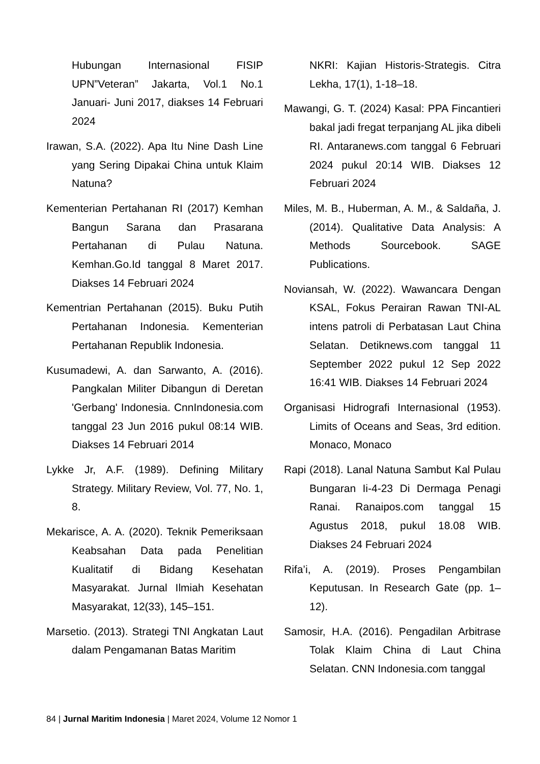Hubungan Internasional FISIP UPN”Veteran” Jakarta, Vol.1 No.1 Januari- Juni 2017, diakses 14 Februari 2024
Irawan, S.A. (2022). Apa Itu Nine Dash Line yang Sering Dipakai China untuk Klaim Natuna?
Kementerian Pertahanan RI (2017) Kemhan Bangun Sarana dan Prasarana Pertahanan di Pulau Natuna. Kemhan.Go.Id tanggal 8 Maret 2017. Diakses 14 Februari 2024
Kementrian Pertahanan (2015). Buku Putih Pertahanan Indonesia. Kementerian Pertahanan Republik Indonesia.
Kusumadewi, A. dan Sarwanto, A. (2016). Pangkalan Militer Dibangun di Deretan 'Gerbang' Indonesia. CnnIndonesia.com tanggal 23 Jun 2016 pukul 08:14 WIB. Diakses 14 Februari 2014
Lykke Jr, A.F. (1989). Defining Military Strategy. Military Review, Vol. 77, No. 1, 8.
Mekarisce, A. A. (2020). Teknik Pemeriksaan Keabsahan Data pada Penelitian Kualitatif di Bidang Kesehatan Masyarakat. Jurnal Ilmiah Kesehatan Masyarakat, 12(33), 145–151.
Marsetio. (2013). Strategi TNI Angkatan Laut dalam Pengamanan Batas Maritim
NKRI: Kajian Historis-Strategis. Citra Lekha, 17(1), 1-18–18.
Mawangi, G. T. (2024) Kasal: PPA Fincantieri bakal jadi fregat terpanjang AL jika dibeli RI. Antaranews.com tanggal 6 Februari 2024 pukul 20:14 WIB. Diakses 12 Februari 2024
Miles, M. B., Huberman, A. M., & Saldaña, J. (2014). Qualitative Data Analysis: A Methods Sourcebook. SAGE Publications.
Noviansah, W. (2022). Wawancara Dengan KSAL, Fokus Perairan Rawan TNI-AL intens patroli di Perbatasan Laut China Selatan. Detiknews.com tanggal 11 September 2022 pukul 12 Sep 2022 16:41 WIB. Diakses 14 Februari 2024
Organisasi Hidrografi Internasional (1953). Limits of Oceans and Seas, 3rd edition. Monaco, Monaco
Rapi (2018). Lanal Natuna Sambut Kal Pulau Bungaran Ii-4-23 Di Dermaga Penagi Ranai. Ranaipos.com tanggal 15 Agustus 2018, pukul 18.08 WIB. Diakses 24 Februari 2024
Rifa’i, A. (2019). Proses Pengambilan Keputusan. In Research Gate (pp. 1–12).
Samosir, H.A. (2016). Pengadilan Arbitrase Tolak Klaim China di Laut China Selatan. CNN Indonesia.com tanggal
84 | Jurnal Maritim Indonesia | Maret 2024, Volume 12 Nomor 1